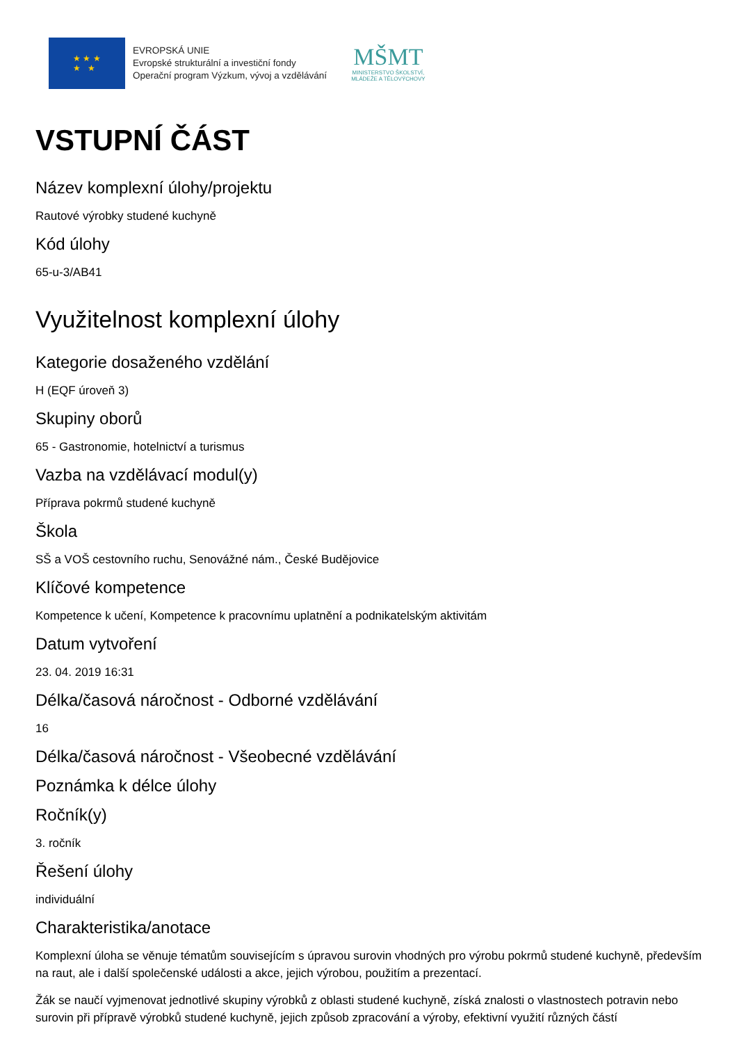★ ★ ★
★ ★
EVROPSKÁ UNIE
Evropské strukturální a investiční fondy
Operační program Výzkum, vývoj a vzdělávání
MŠMT
MINISTERSTVO ŠKOLSTVÍ,
MLÁDEŽE A TĚLOVÝCHOVY
VSTUPNÍ ČÁST
Název komplexní úlohy/projektu
Rautové výrobky studené kuchyně
Kód úlohy
65-u-3/AB41
Využitelnost komplexní úlohy
Kategorie dosaženého vzdělání
H (EQF úroveň 3)
Skupiny oborů
65 - Gastronomie, hotelnictví a turismus
Vazba na vzdělávací modul(y)
Příprava pokrmů studené kuchyně
Škola
SŠ a VOŠ cestovního ruchu, Senovážné nám., České Budějovice
Klíčové kompetence
Kompetence k učení, Kompetence k pracovnímu uplatnění a podnikatelským aktivitám
Datum vytvoření
23. 04. 2019 16:31
Délka/časová náročnost - Odborné vzdělávání
16
Délka/časová náročnost - Všeobecné vzdělávání
Poznámka k délce úlohy
Ročník(y)
3. ročník
Řešení úlohy
individuální
Charakteristika/anotace
Komplexní úloha se věnuje tématům souvisejícím s úpravou surovin vhodných pro výrobu pokrmů studené kuchyně, především na raut, ale i další společenské události a akce, jejich výrobou, použitím a prezentací.
Žák se naučí vyjmenovat jednotlivé skupiny výrobků z oblasti studené kuchyně, získá znalosti o vlastnostech potravin nebo surovin při přípravě výrobků studené kuchyně, jejich způsob zpracování a výroby, efektivní využití různých částí